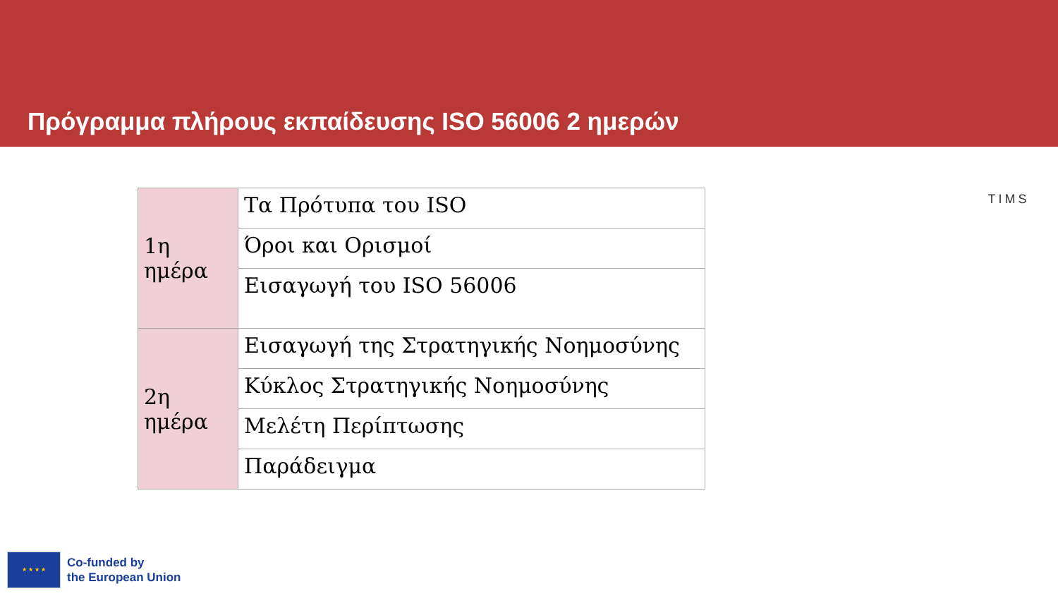Πρόγραμμα πλήρους εκπαίδευσης ISO 56006 2 ημερών
TIMS
| 1η ημέρα | Τα Πρότυπα του ISO |
| | Όροι και Ορισμοί |
| | Εισαγωγή του ISO 56006 |
| 2η ημέρα | Εισαγωγή της Στρατηγικής Νοημοσύνης |
| | Κύκλος Στρατηγικής Νοημοσύνης |
| | Μελέτη Περίπτωσης |
| | Παράδειγμα |
★ ★ ★ ★
Co-funded by
the European Union